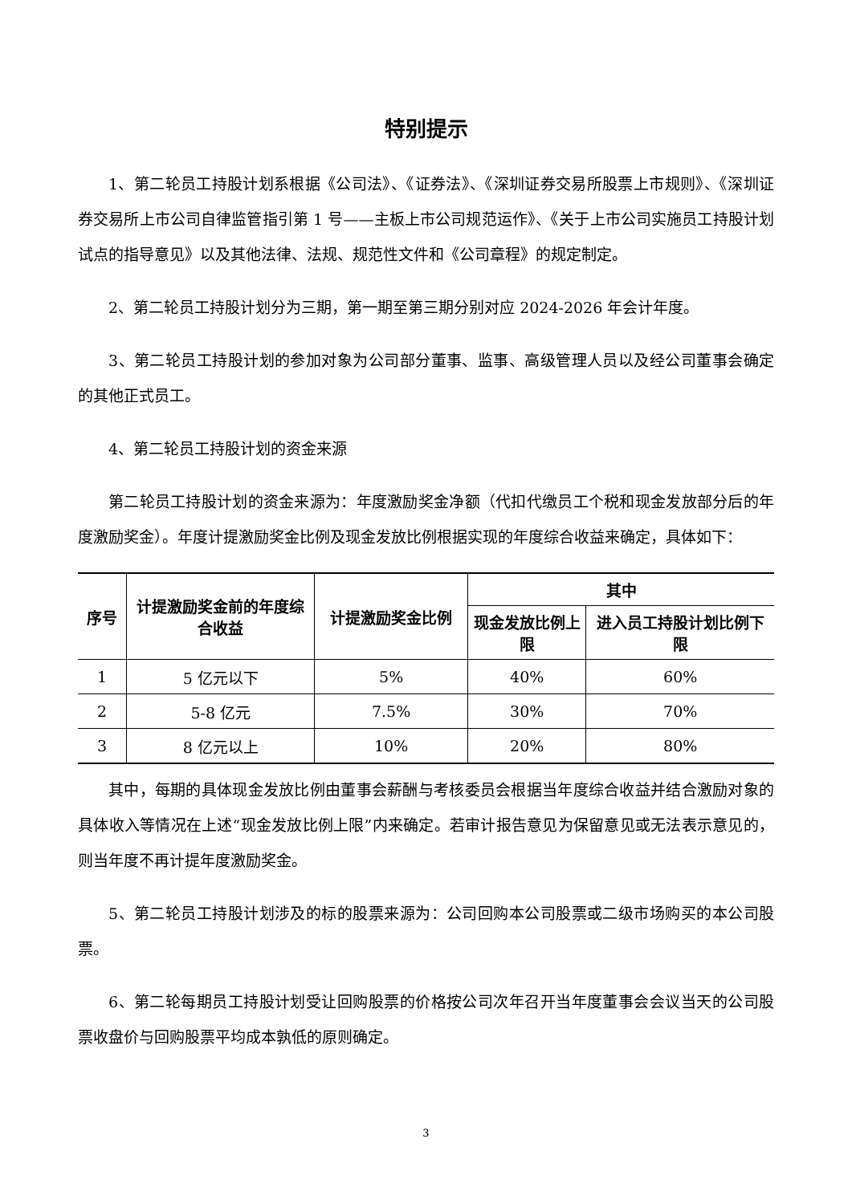特别提示
1、第二轮员工持股计划系根据《公司法》、《证券法》、《深圳证券交易所股票上市规则》、《深圳证券交易所上市公司自律监管指引第 1 号——主板上市公司规范运作》、《关于上市公司实施员工持股计划试点的指导意见》以及其他法律、法规、规范性文件和《公司章程》的规定制定。
2、第二轮员工持股计划分为三期，第一期至第三期分别对应 2024-2026 年会计年度。
3、第二轮员工持股计划的参加对象为公司部分董事、监事、高级管理人员以及经公司董事会确定的其他正式员工。
4、第二轮员工持股计划的资金来源
第二轮员工持股计划的资金来源为：年度激励奖金净额（代扣代缴员工个税和现金发放部分后的年度激励奖金）。年度计提激励奖金比例及现金发放比例根据实现的年度综合收益来确定，具体如下：
| 序号 | 计提激励奖金前的年度综合收益 | 计提激励奖金比例 | 其中 | |
| --- | --- | --- | --- | --- |
| | | | 现金发放比例上限 | 进入员工持股计划比例下限 |
| 1 | 5 亿元以下 | 5% | 40% | 60% |
| 2 | 5-8 亿元 | 7.5% | 30% | 70% |
| 3 | 8 亿元以上 | 10% | 20% | 80% |
其中，每期的具体现金发放比例由董事会薪酬与考核委员会根据当年度综合收益并结合激励对象的具体收入等情况在上述“现金发放比例上限”内来确定。若审计报告意见为保留意见或无法表示意见的，则当年度不再计提年度激励奖金。
5、第二轮员工持股计划涉及的标的股票来源为：公司回购本公司股票或二级市场购买的本公司股票。
6、第二轮每期员工持股计划受让回购股票的价格按公司次年召开当年度董事会会议当天的公司股票收盘价与回购股票平均成本孰低的原则确定。
3